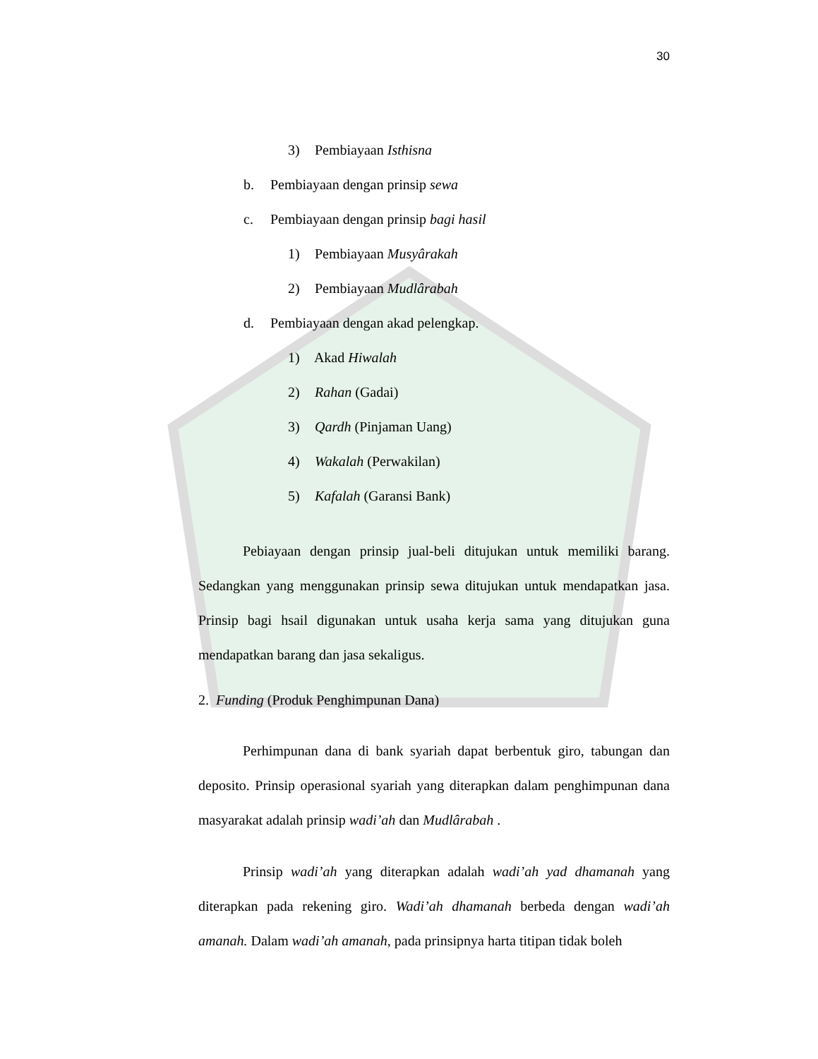30
3) Pembiayaan Isthisna
b. Pembiayaan dengan prinsip sewa
c. Pembiayaan dengan prinsip bagi hasil
1) Pembiayaan Musyârakah
2) Pembiayaan Mudlârabah
d. Pembiayaan dengan akad pelengkap.
1) Akad Hiwalah
2) Rahan (Gadai)
3) Qardh (Pinjaman Uang)
4) Wakalah (Perwakilan)
5) Kafalah (Garansi Bank)
Pebiayaan dengan prinsip jual-beli ditujukan untuk memiliki barang. Sedangkan yang menggunakan prinsip sewa ditujukan untuk mendapatkan jasa. Prinsip bagi hsail digunakan untuk usaha kerja sama yang ditujukan guna mendapatkan barang dan jasa sekaligus.
2. Funding (Produk Penghimpunan Dana)
Perhimpunan dana di bank syariah dapat berbentuk giro, tabungan dan deposito. Prinsip operasional syariah yang diterapkan dalam penghimpunan dana masyarakat adalah prinsip wadi’ah dan Mudlârabah .
Prinsip wadi’ah yang diterapkan adalah wadi’ah yad dhamanah yang diterapkan pada rekening giro. Wadi’ah dhamanah berbeda dengan wadi’ah amanah. Dalam wadi’ah amanah, pada prinsipnya harta titipan tidak boleh